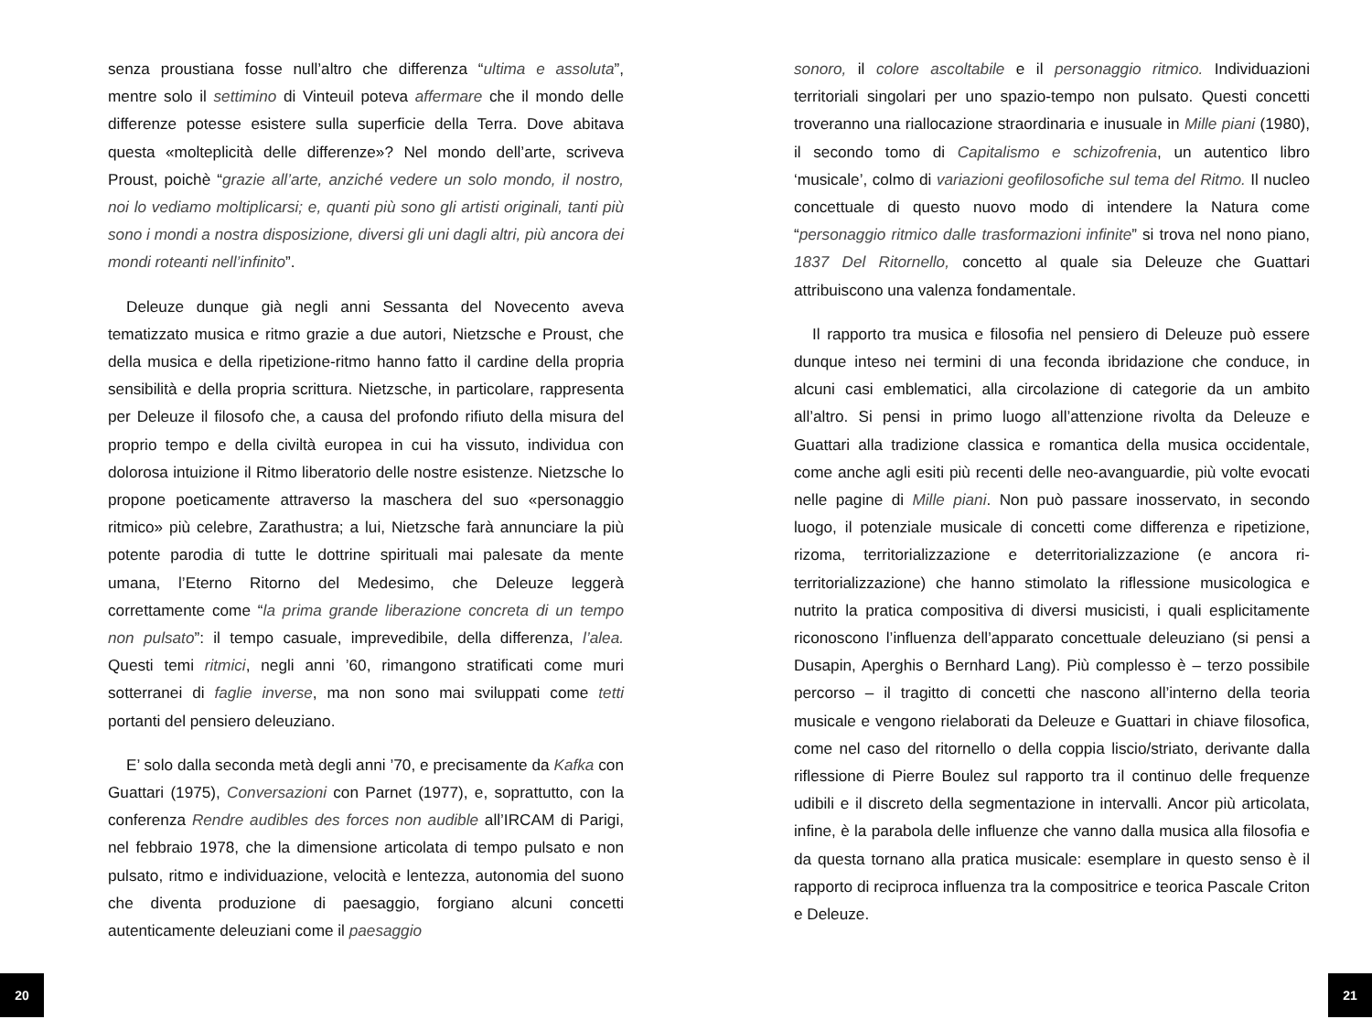senza proustiana fosse null’altro che differenza “ultima e assoluta”, mentre solo il settimino di Vinteuil poteva affermare che il mondo delle differenze potesse esistere sulla superficie della Terra. Dove abitava questa «molteplicità delle differenze»? Nel mondo dell’arte, scriveva Proust, poichè “grazie all’arte, anziché vedere un solo mondo, il nostro, noi lo vediamo moltiplicarsi; e, quanti più sono gli artisti originali, tanti più sono i mondi a nostra disposizione, diversi gli uni dagli altri, più ancora dei mondi roteanti nell’infinito”.
Deleuze dunque già negli anni Sessanta del Novecento aveva tematizzato musica e ritmo grazie a due autori, Nietzsche e Proust, che della musica e della ripetizione-ritmo hanno fatto il cardine della propria sensibilità e della propria scrittura. Nietzsche, in particolare, rappresenta per Deleuze il filosofo che, a causa del profondo rifiuto della misura del proprio tempo e della civiltà europea in cui ha vissuto, individua con dolorosa intuizione il Ritmo liberatorio delle nostre esistenze. Nietzsche lo propone poeticamente attraverso la maschera del suo «personaggio ritmico» più celebre, Zarathustra; a lui, Nietzsche farà annunciare la più potente parodia di tutte le dottrine spirituali mai palesate da mente umana, l’Eterno Ritorno del Medesimo, che Deleuze leggerà correttamente come “la prima grande liberazione concreta di un tempo non pulsato”: il tempo casuale, imprevedibile, della differenza, l’alea. Questi temi ritmici, negli anni ’60, rimangono stratificati come muri sotterranei di faglie inverse, ma non sono mai sviluppati come tetti portanti del pensiero deleuziano.
E’ solo dalla seconda metà degli anni ’70, e precisamente da Kafka con Guattari (1975), Conversazioni con Parnet (1977), e, soprattutto, con la conferenza Rendre audibles des forces non audible all’IRCAM di Parigi, nel febbraio 1978, che la dimensione articolata di tempo pulsato e non pulsato, ritmo e individuazione, velocità e lentezza, autonomia del suono che diventa produzione di paesaggio, forgiano alcuni concetti autenticamente deleuziani come il paesaggio
sonoro, il colore ascoltabile e il personaggio ritmico. Individuazioni territoriali singolari per uno spazio-tempo non pulsato. Questi concetti troveranno una riallocazione straordinaria e inusuale in Mille piani (1980), il secondo tomo di Capitalismo e schizofrenia, un autentico libro ‘musicale’, colmo di variazioni geofilosofiche sul tema del Ritmo. Il nucleo concettuale di questo nuovo modo di intendere la Natura come “personaggio ritmico dalle trasformazioni infinite” si trova nel nono piano, 1837 Del Ritornello, concetto al quale sia Deleuze che Guattari attribuiscono una valenza fondamentale.
Il rapporto tra musica e filosofia nel pensiero di Deleuze può essere dunque inteso nei termini di una feconda ibridazione che conduce, in alcuni casi emblematici, alla circolazione di categorie da un ambito all’altro. Si pensi in primo luogo all’attenzione rivolta da Deleuze e Guattari alla tradizione classica e romantica della musica occidentale, come anche agli esiti più recenti delle neo-avanguardie, più volte evocati nelle pagine di Mille piani. Non può passare inosservato, in secondo luogo, il potenziale musicale di concetti come differenza e ripetizione, rizoma, territorializzazione e deterritorializzazione (e ancora ri-territorializzazione) che hanno stimolato la riflessione musicologica e nutrito la pratica compositiva di diversi musicisti, i quali esplicitamente riconoscono l’influenza dell’apparato concettuale deleuziano (si pensi a Dusapin, Aperghis o Bernhard Lang). Più complesso è – terzo possibile percorso – il tragitto di concetti che nascono all’interno della teoria musicale e vengono rielaborati da Deleuze e Guattari in chiave filosofica, come nel caso del ritornello o della coppia liscio/striato, derivante dalla riflessione di Pierre Boulez sul rapporto tra il continuo delle frequenze udibili e il discreto della segmentazione in intervalli. Ancor più articolata, infine, è la parabola delle influenze che vanno dalla musica alla filosofia e da questa tornano alla pratica musicale: esemplare in questo senso è il rapporto di reciproca influenza tra la compositrice e teorica Pascale Criton e Deleuze.
20 21